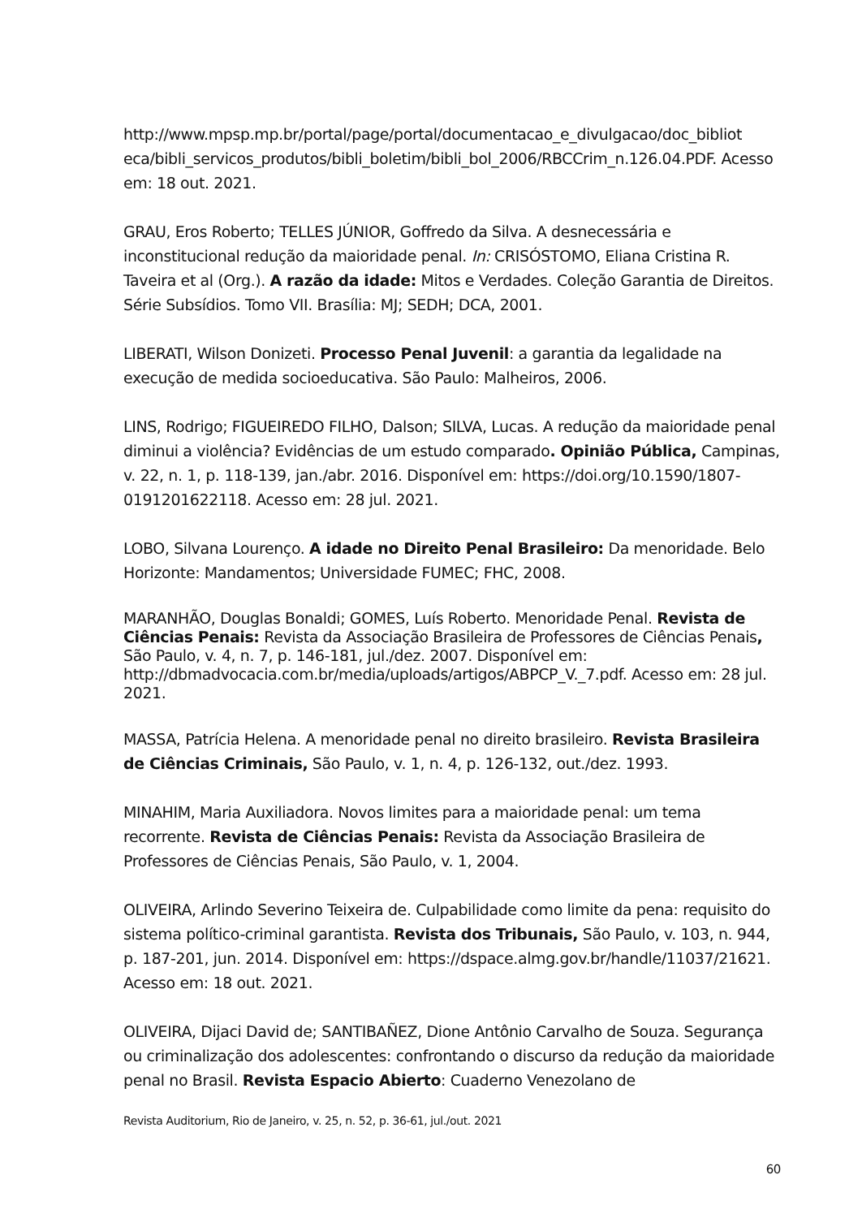http://www.mpsp.mp.br/portal/page/portal/documentacao_e_divulgacao/doc_bibliot eca/bibli_servicos_produtos/bibli_boletim/bibli_bol_2006/RBCCrim_n.126.04.PDF. Acesso em: 18 out. 2021.
GRAU, Eros Roberto; TELLES JÚNIOR, Goffredo da Silva. A desnecessária e inconstitucional redução da maioridade penal. In: CRISÓSTOMO, Eliana Cristina R. Taveira et al (Org.). A razão da idade: Mitos e Verdades. Coleção Garantia de Direitos. Série Subsídios. Tomo VII. Brasília: MJ; SEDH; DCA, 2001.
LIBERATI, Wilson Donizeti. Processo Penal Juvenil: a garantia da legalidade na execução de medida socioeducativa. São Paulo: Malheiros, 2006.
LINS, Rodrigo; FIGUEIREDO FILHO, Dalson; SILVA, Lucas. A redução da maioridade penal diminui a violência? Evidências de um estudo comparado. Opinião Pública, Campinas, v. 22, n. 1, p. 118-139, jan./abr. 2016. Disponível em: https://doi.org/10.1590/1807-0191201622118. Acesso em: 28 jul. 2021.
LOBO, Silvana Lourenço. A idade no Direito Penal Brasileiro: Da menoridade. Belo Horizonte: Mandamentos; Universidade FUMEC; FHC, 2008.
MARANHÃO, Douglas Bonaldi; GOMES, Luís Roberto. Menoridade Penal. Revista de Ciências Penais: Revista da Associação Brasileira de Professores de Ciências Penais, São Paulo, v. 4, n. 7, p. 146-181, jul./dez. 2007. Disponível em: http://dbmadvocacia.com.br/media/uploads/artigos/ABPCP_V._7.pdf. Acesso em: 28 jul. 2021.
MASSA, Patrícia Helena. A menoridade penal no direito brasileiro. Revista Brasileira de Ciências Criminais, São Paulo, v. 1, n. 4, p. 126-132, out./dez. 1993.
MINAHIM, Maria Auxiliadora. Novos limites para a maioridade penal: um tema recorrente. Revista de Ciências Penais: Revista da Associação Brasileira de Professores de Ciências Penais, São Paulo, v. 1, 2004.
OLIVEIRA, Arlindo Severino Teixeira de. Culpabilidade como limite da pena: requisito do sistema político-criminal garantista. Revista dos Tribunais, São Paulo, v. 103, n. 944, p. 187-201, jun. 2014. Disponível em: https://dspace.almg.gov.br/handle/11037/21621. Acesso em: 18 out. 2021.
OLIVEIRA, Dijaci David de; SANTIBAÑEZ, Dione Antônio Carvalho de Souza. Segurança ou criminalização dos adolescentes: confrontando o discurso da redução da maioridade penal no Brasil. Revista Espacio Abierto: Cuaderno Venezolano de
Revista Auditorium, Rio de Janeiro, v. 25, n. 52, p. 36-61, jul./out. 2021
60